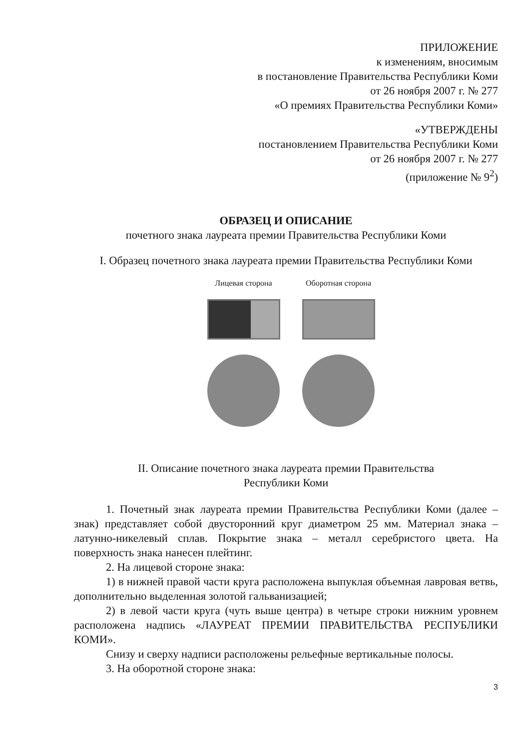ПРИЛОЖЕНИЕ
к изменениям, вносимым
в постановление Правительства Республики Коми
от 26 ноября 2007 г. № 277
«О премиях Правительства Республики Коми»
«УТВЕРЖДЕНЫ
постановлением Правительства Республики Коми
от 26 ноября 2007 г. № 277
(приложение № 9<sup>2</sup>)
ОБРАЗЕЦ И ОПИСАНИЕ
почетного знака лауреата премии Правительства Республики Коми
I. Образец почетного знака лауреата премии Правительства Республики Коми
Лицевая сторона Оборотная сторона
II. Описание почетного знака лауреата премии Правительства
Республики Коми
1. Почетный знак лауреата премии Правительства Республики Коми (далее – знак) представляет собой двусторонний круг диаметром 25 мм. Материал знака – латунно-никелевый сплав. Покрытие знака – металл серебристого цвета. На поверхность знака нанесен плейтинг.
2. На лицевой стороне знака:
1) в нижней правой части круга расположена выпуклая объемная лавровая ветвь, дополнительно выделенная золотой гальванизацией;
2) в левой части круга (чуть выше центра) в четыре строки нижним уровнем расположена надпись «ЛАУРЕАТ ПРЕМИИ ПРАВИТЕЛЬСТВА РЕСПУБЛИКИ КОМИ».
Снизу и сверху надписи расположены рельефные вертикальные полосы.
3. На оборотной стороне знака:
3